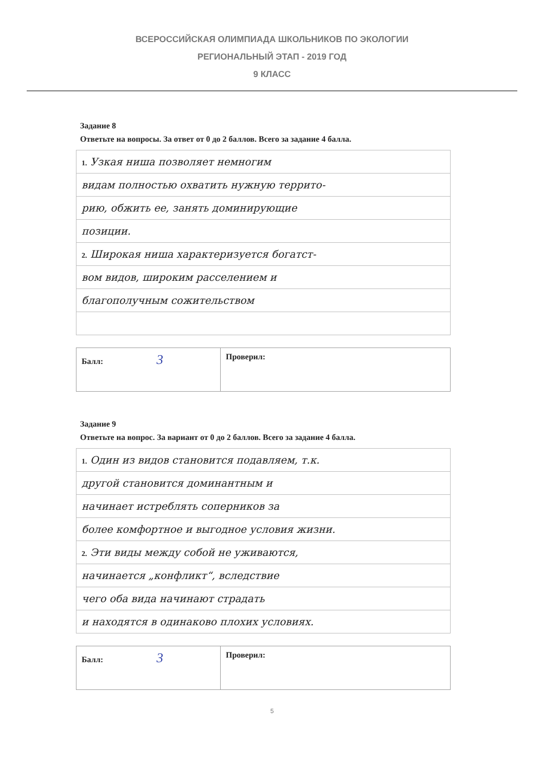ВСЕРОССИЙСКАЯ ОЛИМПИАДА ШКОЛЬНИКОВ ПО ЭКОЛОГИИ
РЕГИОНАЛЬНЫЙ ЭТАП - 2019 ГОД
9 КЛАСС
Задание 8
Ответьте на вопросы. За ответ от 0 до 2 баллов. Всего за задание 4 балла.
| 1. Узкая ниша позволяет немногим |
| видам полностью охватить нужную террито- |
| рию, обжить ее, занять доминирующие |
| позиции. |
| 2. Широкая ниша характеризуется богатст- |
| вом видов, широким расселением и |
| благополучным сожительством |
| Балл: 3 | Проверил: |
Задание 9
Ответьте на вопрос. За вариант от 0 до 2 баллов. Всего за задание 4 балла.
| 1. Один из видов становится подавляем, т.к. |
| другой становится доминантным и |
| начинает истреблять соперников за |
| более комфортное и выгодное условия жизни. |
| 2. Эти виды между собой не уживаются, |
| начинается „конфликт“, вследствие |
| чего оба вида начинают страдать |
| и находятся в одинаково плохих условиях. |
| Балл: 3 | Проверил: |
5